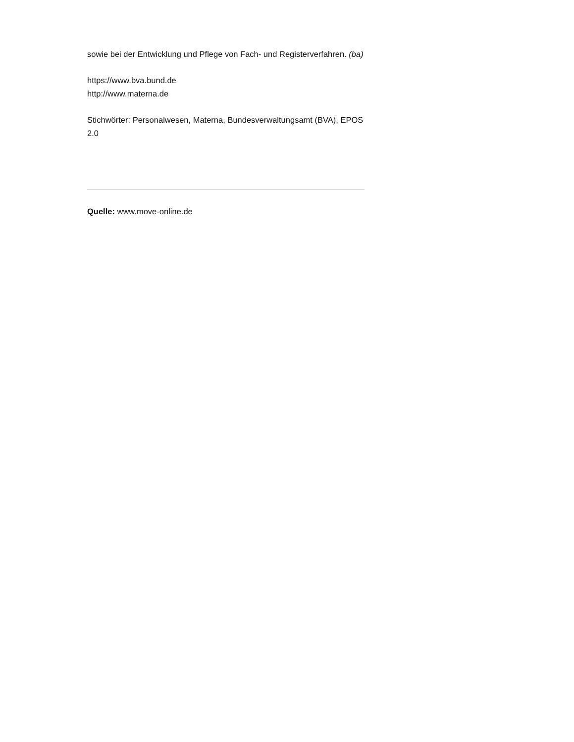sowie bei der Entwicklung und Pflege von Fach- und Registerverfahren. (ba)
https://www.bva.bund.de
http://www.materna.de
Stichwörter: Personalwesen, Materna, Bundesverwaltungsamt (BVA), EPOS 2.0
Quelle: www.move-online.de